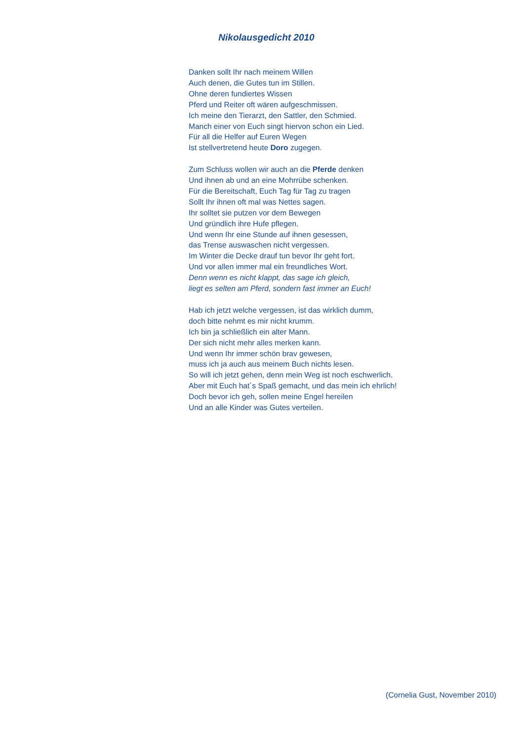Nikolausgedicht 2010
Danken sollt Ihr nach meinem Willen
Auch denen, die Gutes tun im Stillen.
Ohne deren fundiertes Wissen
Pferd und Reiter oft wären aufgeschmissen.
Ich meine den Tierarzt, den Sattler, den Schmied.
Manch einer von Euch singt hiervon schon ein Lied.
Für all die Helfer auf Euren Wegen
Ist stellvertretend heute Doro zugegen.
Zum Schluss wollen wir auch an die Pferde denken
Und ihnen ab und an eine Mohrrübe schenken.
Für die Bereitschaft, Euch Tag für Tag zu tragen
Sollt Ihr ihnen oft mal was Nettes sagen.
Ihr solltet sie putzen vor dem Bewegen
Und gründlich ihre Hufe pflegen.
Und wenn Ihr eine Stunde auf ihnen gesessen,
das Trense auswaschen nicht vergessen.
Im Winter die Decke drauf tun bevor Ihr geht fort.
Und vor allen immer mal ein freundliches Wort.
Denn wenn es nicht klappt, das sage ich gleich,
liegt es selten am Pferd, sondern fast immer an Euch!
Hab ich jetzt welche vergessen, ist das wirklich dumm,
doch bitte nehmt es mir nicht krumm.
Ich bin ja schließlich ein alter Mann.
Der sich nicht mehr alles merken kann.
Und wenn Ihr immer schön brav gewesen,
muss ich ja auch aus meinem Buch nichts lesen.
So will ich jetzt gehen, denn mein Weg ist noch eschwerlich.
Aber mit Euch hat´s Spaß gemacht, und das mein ich ehrlich!
Doch bevor ich geh, sollen meine Engel hereilen
Und an alle Kinder was Gutes verteilen.
(Cornelia Gust, November 2010)